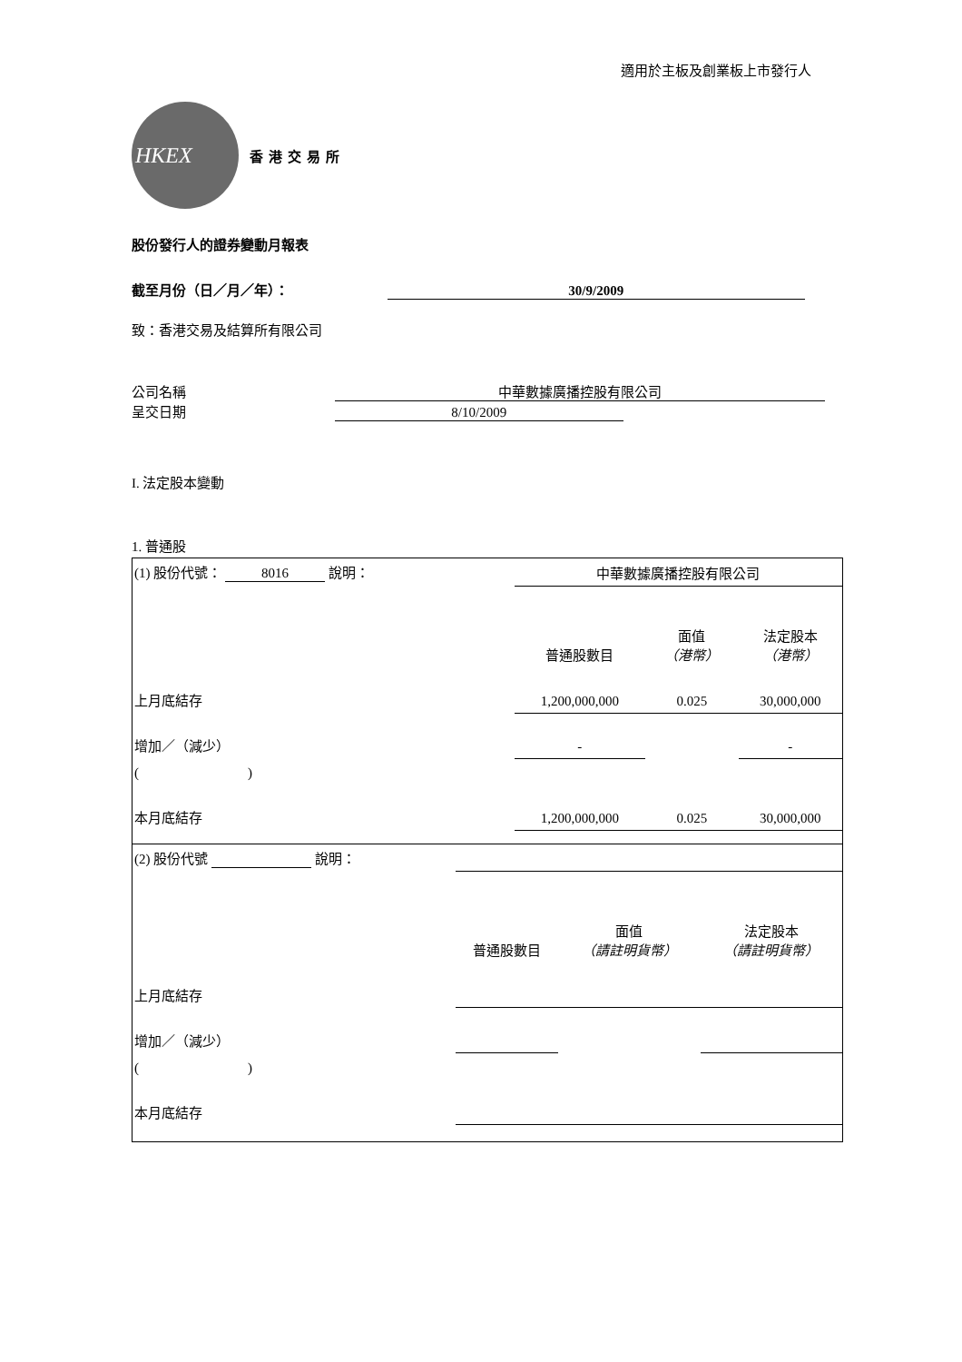適用於主板及創業板上市發行人
HKEX
香港交易所
股份發行人的證券變動月報表
截至月份（日／月／年）： 30/9/2009
致：香港交易及結算所有限公司
公司名稱 中華數據廣播控股有限公司
呈交日期 8/10/2009
I. 法定股本變動
1. 普通股
| (1) 股份代號： 8016 說明： | | 中華數據廣播控股有限公司 | | |
| | | 普通股數目 | 面值 （港幣） | 法定股本 （港幣） |
| 上月底結存 | | 1,200,000,000 | 0.025 | 30,000,000 |
| 增加／（減少） | | - | | - |
| ( ) | | | | |
| 本月底結存 | | 1,200,000,000 | 0.025 | 30,000,000 |
| (2) 股份代號 說明： | | | | |
| | | 普通股數目 | 面值 （請註明貨幣） | 法定股本 （請註明貨幣） |
| 上月底結存 | | | | |
| 增加／（減少） | | | | |
| ( ) | | | | |
| 本月底結存 | | | | |